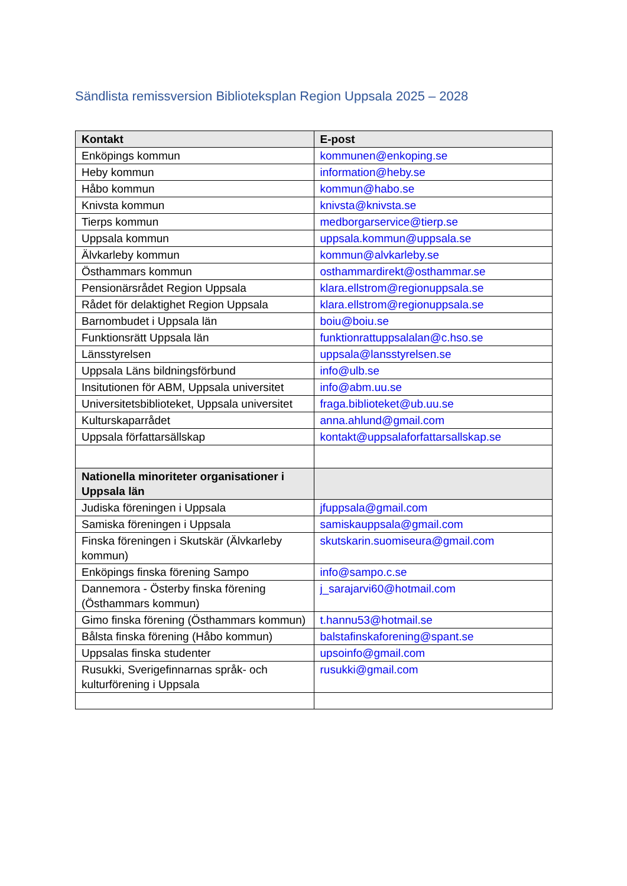Sändlista remissversion Biblioteksplan Region Uppsala 2025 – 2028
| Kontakt | E-post |
| --- | --- |
| Enköpings kommun | kommunen@enkoping.se |
| Heby kommun | information@heby.se |
| Håbo kommun | kommun@habo.se |
| Knivsta kommun | knivsta@knivsta.se |
| Tierps kommun | medborgarservice@tierp.se |
| Uppsala kommun | uppsala.kommun@uppsala.se |
| Älvkarleby kommun | kommun@alvkarleby.se |
| Östhammars kommun | osthammardirekt@osthammar.se |
| Pensionärsrådet Region Uppsala | klara.ellstrom@regionuppsala.se |
| Rådet för delaktighet Region Uppsala | klara.ellstrom@regionuppsala.se |
| Barnombudet i Uppsala län | boiu@boiu.se |
| Funktionsrätt Uppsala län | funktionrattuppsalalan@c.hso.se |
| Länsstyrelsen | uppsala@lansstyrelsen.se |
| Uppsala Läns bildningsförbund | info@ulb.se |
| Insitutionen för ABM, Uppsala universitet | info@abm.uu.se |
| Universitetsbiblioteket, Uppsala universitet | fraga.biblioteket@ub.uu.se |
| Kulturskaparrådet | anna.ahlund@gmail.com |
| Uppsala författarsällskap | kontakt@uppsalaforfattarsallskap.se |
| Nationella minoriteter organisationer i Uppsala län | |
| Judiska föreningen i Uppsala | jfuppsala@gmail.com |
| Samiska föreningen i Uppsala | samiskauppsala@gmail.com |
| Finska föreningen i Skutskär (Älvkarleby kommun) | skutskarin.suomiseura@gmail.com |
| Enköpings finska förening Sampo | info@sampo.c.se |
| Dannemora - Österby finska förening (Östhammars kommun) | j_sarajarvi60@hotmail.com |
| Gimo finska förening (Östhammars kommun) | t.hannu53@hotmail.se |
| Bålsta finska förening (Håbo kommun) | balstafinskaforening@spant.se |
| Uppsalas finska studenter | upsoinfo@gmail.com |
| Rusukki, Sverigefinnarnas språk- och kulturförening i Uppsala | rusukki@gmail.com |